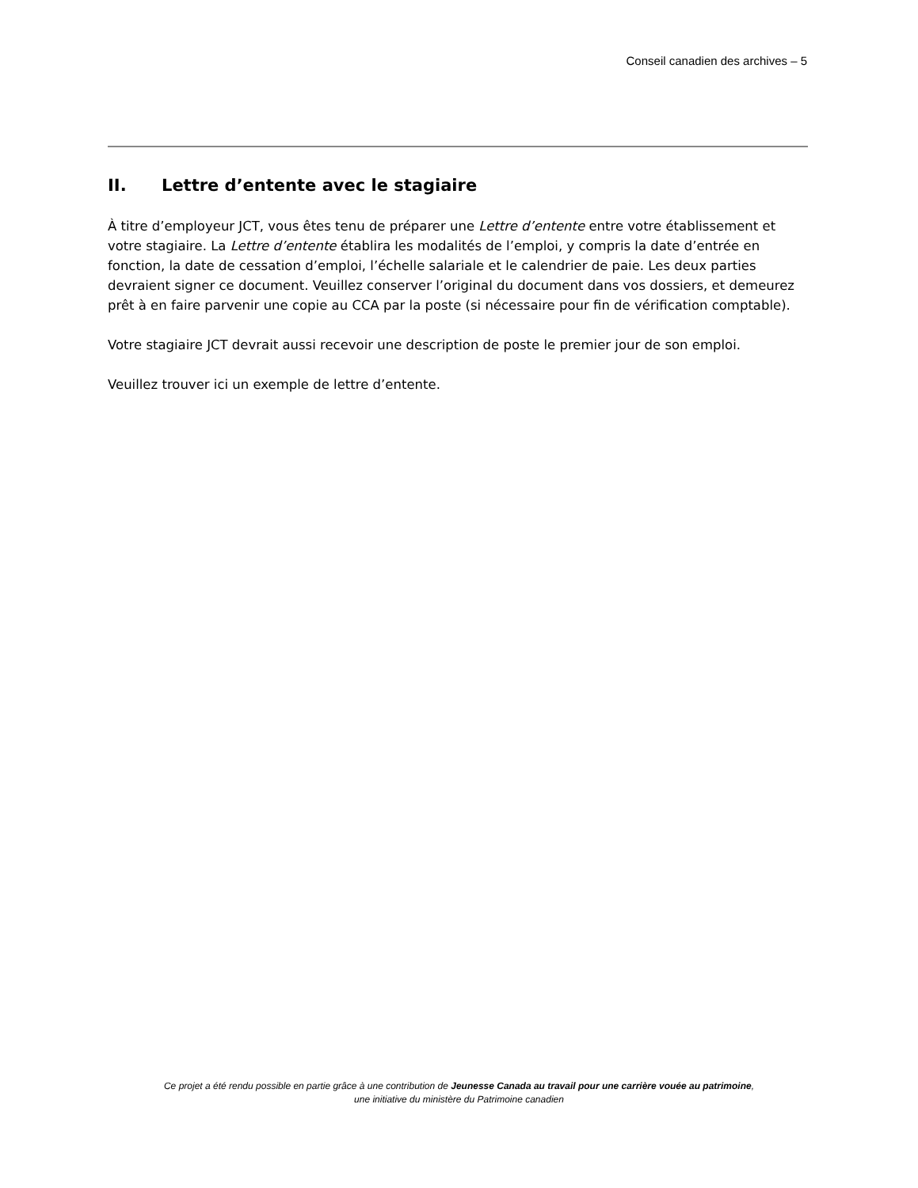Conseil canadien des archives – 5
II. Lettre d’entente avec le stagiaire
À titre d’employeur JCT, vous êtes tenu de préparer une Lettre d’entente entre votre établissement et votre stagiaire. La Lettre d’entente établira les modalités de l’emploi, y compris la date d’entrée en fonction, la date de cessation d’emploi, l’échelle salariale et le calendrier de paie. Les deux parties devraient signer ce document. Veuillez conserver l’original du document dans vos dossiers, et demeurez prêt à en faire parvenir une copie au CCA par la poste (si nécessaire pour fin de vérification comptable).
Votre stagiaire JCT devrait aussi recevoir une description de poste le premier jour de son emploi.
Veuillez trouver ici un exemple de lettre d’entente.
Ce projet a été rendu possible en partie grâce à une contribution de Jeunesse Canada au travail pour une carrière vouée au patrimoine,
une initiative du ministère du Patrimoine canadien